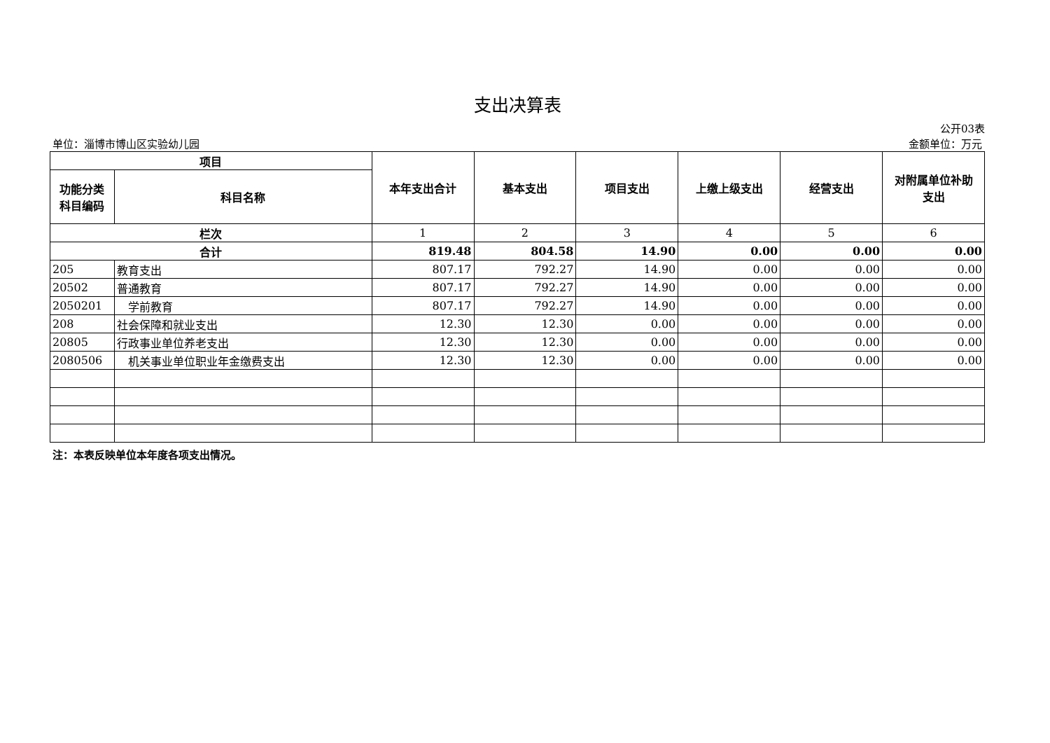支出决算表
公开03表
单位：淄博市博山区实验幼儿园 金额单位：万元
| 项目 | | 本年支出合计 | 基本支出 | 项目支出 | 上缴上级支出 | 经营支出 | 对附属单位补助 支出 |
| --- | --- | --- | --- | --- | --- | --- | --- |
| 功能分类 科目编码 | 科目名称 | | | | | | |
| 栏次 | | 1 | 2 | 3 | 4 | 5 | 6 |
| 合计 | | 819.48 | 804.58 | 14.90 | 0.00 | 0.00 | 0.00 |
| 205 | 教育支出 | 807.17 | 792.27 | 14.90 | 0.00 | 0.00 | 0.00 |
| 20502 | 普通教育 | 807.17 | 792.27 | 14.90 | 0.00 | 0.00 | 0.00 |
| 2050201 | 学前教育 | 807.17 | 792.27 | 14.90 | 0.00 | 0.00 | 0.00 |
| 208 | 社会保障和就业支出 | 12.30 | 12.30 | 0.00 | 0.00 | 0.00 | 0.00 |
| 20805 | 行政事业单位养老支出 | 12.30 | 12.30 | 0.00 | 0.00 | 0.00 | 0.00 |
| 2080506 | 机关事业单位职业年金缴费支出 | 12.30 | 12.30 | 0.00 | 0.00 | 0.00 | 0.00 |
注：本表反映单位本年度各项支出情况。